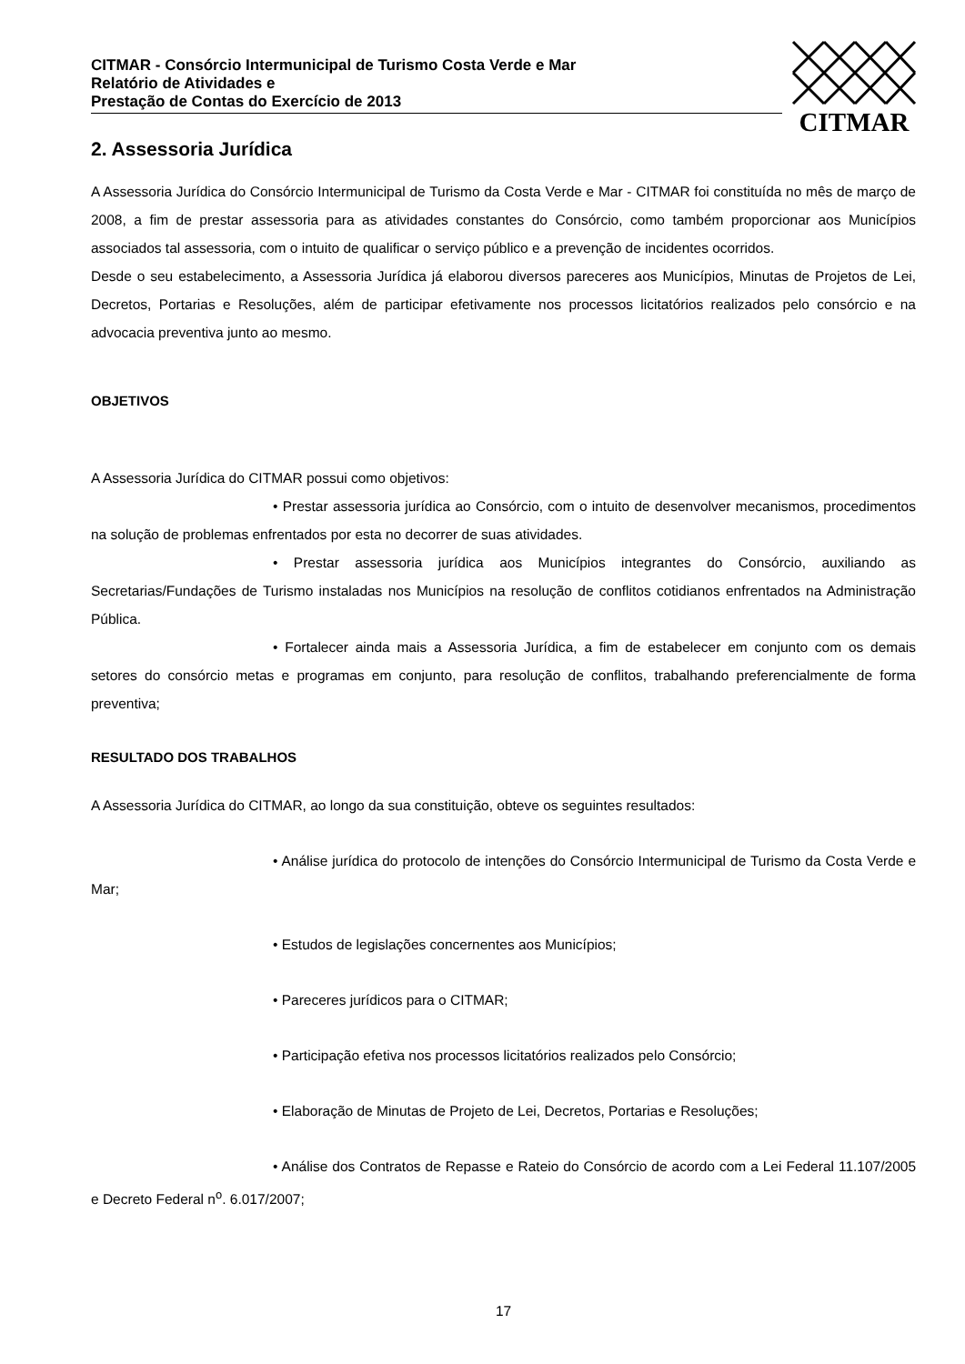CITMAR - Consórcio Intermunicipal de Turismo Costa Verde e Mar
Relatório de Atividades e
Prestação de Contas do Exercício de 2013
CITMAR
2. Assessoria Jurídica
A Assessoria Jurídica do Consórcio Intermunicipal de Turismo da Costa Verde e Mar - CITMAR foi constituída no mês de março de 2008, a fim de prestar assessoria para as atividades constantes do Consórcio, como também proporcionar aos Municípios associados tal assessoria, com o intuito de qualificar o serviço público e a prevenção de incidentes ocorridos.
Desde o seu estabelecimento, a Assessoria Jurídica já elaborou diversos pareceres aos Municípios, Minutas de Projetos de Lei, Decretos, Portarias e Resoluções, além de participar efetivamente nos processos licitatórios realizados pelo consórcio e na advocacia preventiva junto ao mesmo.
OBJETIVOS
A Assessoria Jurídica do CITMAR possui como objetivos:
• Prestar assessoria jurídica ao Consórcio, com o intuito de desenvolver mecanismos, procedimentos na solução de problemas enfrentados por esta no decorrer de suas atividades.
• Prestar assessoria jurídica aos Municípios integrantes do Consórcio, auxiliando as Secretarias/Fundações de Turismo instaladas nos Municípios na resolução de conflitos cotidianos enfrentados na Administração Pública.
• Fortalecer ainda mais a Assessoria Jurídica, a fim de estabelecer em conjunto com os demais setores do consórcio metas e programas em conjunto, para resolução de conflitos, trabalhando preferencialmente de forma preventiva;
RESULTADO DOS TRABALHOS
A Assessoria Jurídica do CITMAR, ao longo da sua constituição, obteve os seguintes resultados:
• Análise jurídica do protocolo de intenções do Consórcio Intermunicipal de Turismo da Costa Verde e Mar;
• Estudos de legislações concernentes aos Municípios;
• Pareceres jurídicos para o CITMAR;
• Participação efetiva nos processos licitatórios realizados pelo Consórcio;
• Elaboração de Minutas de Projeto de Lei, Decretos, Portarias e Resoluções;
• Análise dos Contratos de Repasse e Rateio do Consórcio de acordo com a Lei Federal 11.107/2005 e Decreto Federal n<sup>o</sup>. 6.017/2007;
17